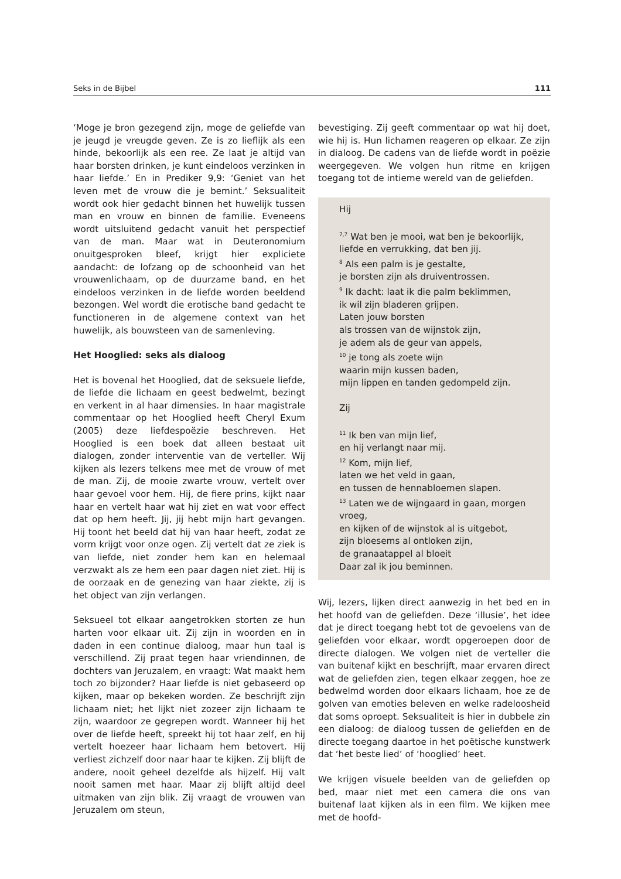Seks in de Bijbel 111
‘Moge je bron gezegend zijn, moge de geliefde van je jeugd je vreugde geven. Ze is zo lieflijk als een hinde, bekoorlijk als een ree. Ze laat je altijd van haar borsten drinken, je kunt eindeloos verzinken in haar liefde.’ En in Prediker 9,9: ‘Geniet van het leven met de vrouw die je bemint.’ Seksualiteit wordt ook hier gedacht binnen het huwelijk tussen man en vrouw en binnen de familie. Eveneens wordt uitsluitend gedacht vanuit het perspectief van de man. Maar wat in Deuteronomium onuitgesproken bleef, krijgt hier expliciete aandacht: de lofzang op de schoonheid van het vrouwenlichaam, op de duurzame band, en het eindeloos verzinken in de liefde worden beeldend bezongen. Wel wordt die erotische band gedacht te functioneren in de algemene context van het huwelijk, als bouwsteen van de samenleving.
Het Hooglied: seks als dialoog
Het is bovenal het Hooglied, dat de seksuele liefde, de liefde die lichaam en geest bedwelmt, bezingt en verkent in al haar dimensies. In haar magistrale commentaar op het Hooglied heeft Cheryl Exum (2005) deze liefdespoëzie beschreven. Het Hooglied is een boek dat alleen bestaat uit dialogen, zonder interventie van de verteller. Wij kijken als lezers telkens mee met de vrouw of met de man. Zij, de mooie zwarte vrouw, vertelt over haar gevoel voor hem. Hij, de fiere prins, kijkt naar haar en vertelt haar wat hij ziet en wat voor effect dat op hem heeft. Jij, jij hebt mijn hart gevangen. Hij toont het beeld dat hij van haar heeft, zodat ze vorm krijgt voor onze ogen. Zij vertelt dat ze ziek is van liefde, niet zonder hem kan en helemaal verzwakt als ze hem een paar dagen niet ziet. Hij is de oorzaak en de genezing van haar ziekte, zij is het object van zijn verlangen.
Seksueel tot elkaar aangetrokken storten ze hun harten voor elkaar uit. Zij zijn in woorden en in daden in een continue dialoog, maar hun taal is verschillend. Zij praat tegen haar vriendinnen, de dochters van Jeruzalem, en vraagt: Wat maakt hem toch zo bijzonder? Haar liefde is niet gebaseerd op kijken, maar op bekeken worden. Ze beschrijft zijn lichaam niet; het lijkt niet zozeer zijn lichaam te zijn, waardoor ze gegrepen wordt. Wanneer hij het over de liefde heeft, spreekt hij tot haar zelf, en hij vertelt hoezeer haar lichaam hem betovert. Hij verliest zichzelf door naar haar te kijken. Zij blijft de andere, nooit geheel dezelfde als hijzelf. Hij valt nooit samen met haar. Maar zij blijft altijd deel uitmaken van zijn blik. Zij vraagt de vrouwen van Jeruzalem om steun,
bevestiging. Zij geeft commentaar op wat hij doet, wie hij is. Hun lichamen reageren op elkaar. Ze zijn in dialoog. De cadens van de liefde wordt in poëzie weergegeven. We volgen hun ritme en krijgen toegang tot de intieme wereld van de geliefden.
Hij
<sup>7,7</sup> Wat ben je mooi, wat ben je bekoorlijk,
liefde en verrukking, dat ben jij.
<sup>8</sup> Als een palm is je gestalte,
je borsten zijn als druiventrossen.
<sup>9</sup> Ik dacht: laat ik die palm beklimmen,
ik wil zijn bladeren grijpen.
Laten jouw borsten
als trossen van de wijnstok zijn,
je adem als de geur van appels,
<sup>10</sup> je tong als zoete wijn
waarin mijn kussen baden,
mijn lippen en tanden gedompeld zijn.
Zij
<sup>11</sup> Ik ben van mijn lief,
en hij verlangt naar mij.
<sup>12</sup> Kom, mijn lief,
laten we het veld in gaan,
en tussen de hennabloemen slapen.
<sup>13</sup> Laten we de wijngaard in gaan, morgen vroeg,
en kijken of de wijnstok al is uitgebot,
zijn bloesems al ontloken zijn,
de granaatappel al bloeit
Daar zal ik jou beminnen.
Wij, lezers, lijken direct aanwezig in het bed en in het hoofd van de geliefden. Deze ‘illusie’, het idee dat je direct toegang hebt tot de gevoelens van de geliefden voor elkaar, wordt opgeroepen door de directe dialogen. We volgen niet de verteller die van buitenaf kijkt en beschrijft, maar ervaren direct wat de geliefden zien, tegen elkaar zeggen, hoe ze bedwelmd worden door elkaars lichaam, hoe ze de golven van emoties beleven en welke radeloosheid dat soms oproept. Seksualiteit is hier in dubbele zin een dialoog: de dialoog tussen de geliefden en de directe toegang daartoe in het poëtische kunstwerk dat ‘het beste lied’ of ‘hooglied’ heet.
We krijgen visuele beelden van de geliefden op bed, maar niet met een camera die ons van buitenaf laat kijken als in een film. We kijken mee met de hoofd-